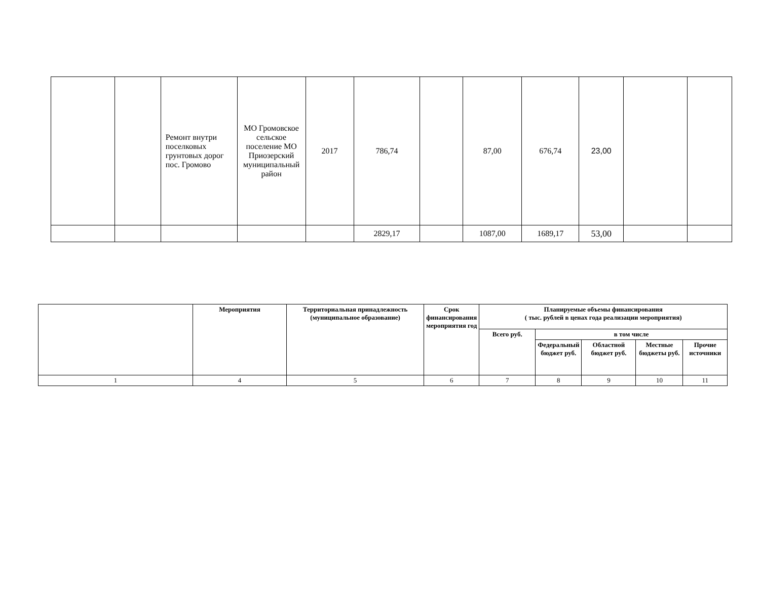| | | Ремонт внутри поселковых грунтовых дорог пос. Громово | МО Громовское сельское поселение МО Приозерский муниципальный район | 2017 | 786,74 | | 87,00 | 676,74 | 23,00 | | |
| | | | | | 2829,17 | | 1087,00 | 1689,17 | 53,00 | | |
| | Мероприятия | Территориальная принадлежность (муниципальное образование) | Срок финансирования мероприятия год | Планируемые объемы финансирования ( тыс. рублей в ценах года реализации мероприятия) | | | | |
| --- | --- | --- | --- | --- | --- | --- | --- | --- |
| | | | | Всего руб. | в том числе | | | |
| | | | | | Федеральный бюджет руб. | Областной бюджет руб. | Местные бюджеты руб. | Прочие источники |
| 1 | 4 | 5 | 6 | 7 | 8 | 9 | 10 | 11 |